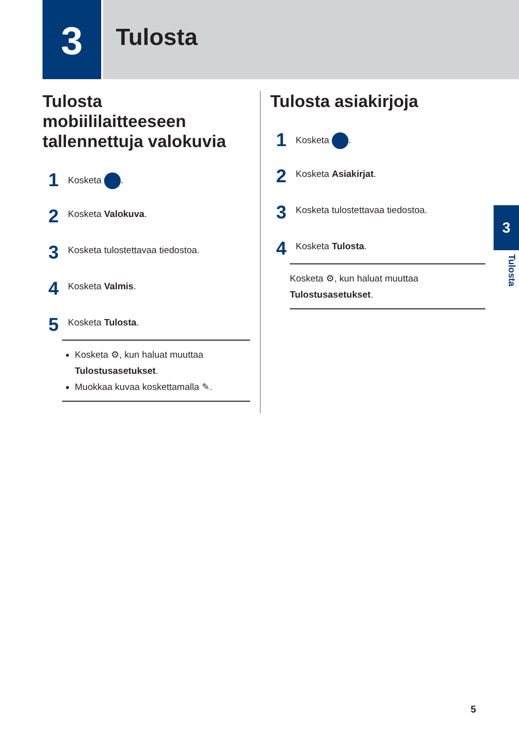3
Tulosta
Tulosta mobiililaitteeseen tallennettuja valokuvia
1
Kosketa .
2
Kosketa Valokuva.
3
Kosketa tulostettavaa tiedostoa.
4
Kosketa Valmis.
5
Kosketa Tulosta.
Kosketa ⚙, kun haluat muuttaa Tulostusasetukset.
Muokkaa kuvaa koskettamalla ✎.
Tulosta asiakirjoja
1
Kosketa .
2
Kosketa Asiakirjat.
3
Kosketa tulostettavaa tiedostoa.
4
Kosketa Tulosta.
Kosketa ⚙, kun haluat muuttaa Tulostusasetukset.
3
Tulosta
5